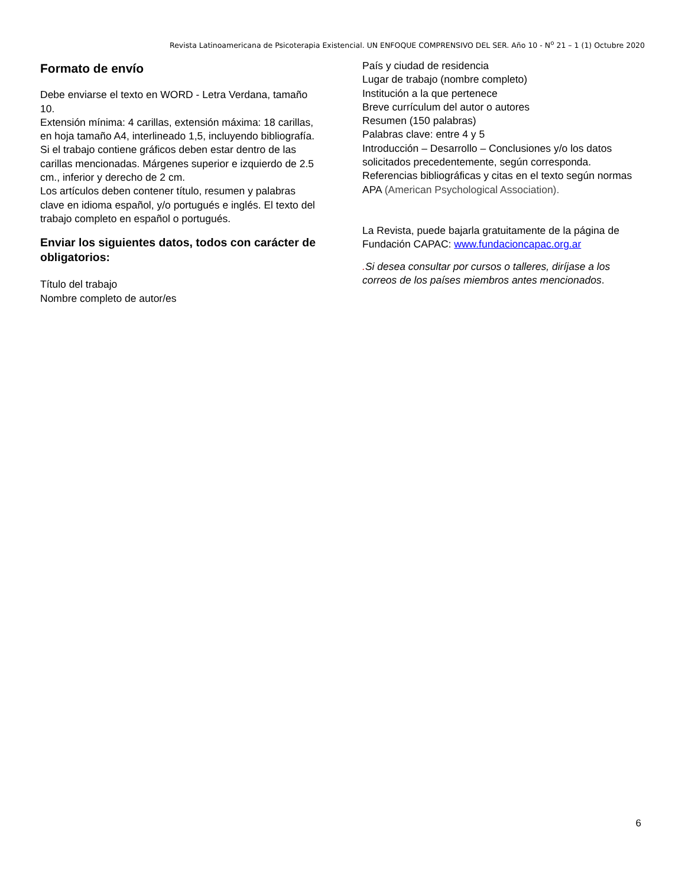Revista Latinoamericana de Psicoterapia Existencial. UN ENFOQUE COMPRENSIVO DEL SER. Año 10 - N<sup>o</sup> 21 – 1 (1) Octubre 2020
Formato de envío
Debe enviarse el texto en WORD - Letra Verdana, tamaño 10.
Extensión mínima: 4 carillas, extensión máxima: 18 carillas, en hoja tamaño A4, interlineado 1,5, incluyendo bibliografía. Si el trabajo contiene gráficos deben estar dentro de las carillas mencionadas. Márgenes superior e izquierdo de 2.5 cm., inferior y derecho de 2 cm.
Los artículos deben contener título, resumen y palabras clave en idioma español, y/o portugués e inglés. El texto del trabajo completo en español o portugués.
Enviar los siguientes datos, todos con carácter de obligatorios:
Título del trabajo
Nombre completo de autor/es
País y ciudad de residencia
Lugar de trabajo (nombre completo)
Institución a la que pertenece
Breve currículum del autor o autores
Resumen (150 palabras)
Palabras clave: entre 4 y 5
Introducción – Desarrollo – Conclusiones y/o los datos solicitados precedentemente, según corresponda.
Referencias bibliográficas y citas en el texto según normas APA (American Psychological Association).
La Revista, puede bajarla gratuitamente de la página de Fundación CAPAC: www.fundacioncapac.org.ar
. Si desea consultar por cursos o talleres, diríjase a los correos de los países miembros antes mencionados.
6